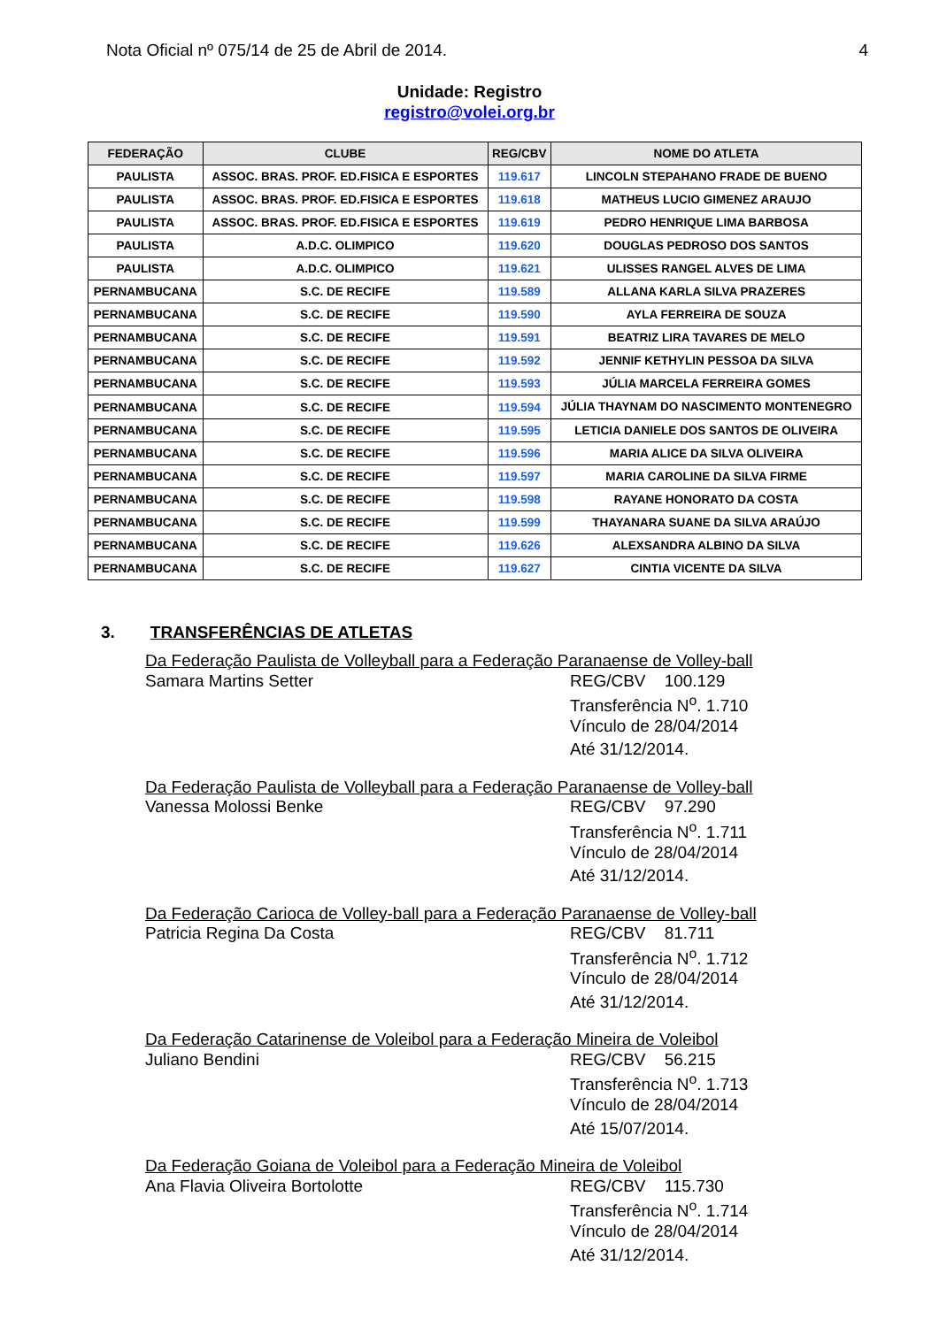Nota Oficial nº 075/14 de 25 de Abril de 2014. 4
Unidade: Registro
registro@volei.org.br
| FEDERAÇÃO | CLUBE | REG/CBV | NOME DO ATLETA |
| --- | --- | --- | --- |
| PAULISTA | ASSOC. BRAS. PROF. ED.FISICA E ESPORTES | 119.617 | LINCOLN STEPAHANO FRADE DE BUENO |
| PAULISTA | ASSOC. BRAS. PROF. ED.FISICA E ESPORTES | 119.618 | MATHEUS LUCIO GIMENEZ ARAUJO |
| PAULISTA | ASSOC. BRAS. PROF. ED.FISICA E ESPORTES | 119.619 | PEDRO HENRIQUE LIMA BARBOSA |
| PAULISTA | A.D.C. OLIMPICO | 119.620 | DOUGLAS PEDROSO DOS SANTOS |
| PAULISTA | A.D.C. OLIMPICO | 119.621 | ULISSES RANGEL ALVES DE LIMA |
| PERNAMBUCANA | S.C. DE RECIFE | 119.589 | ALLANA KARLA SILVA PRAZERES |
| PERNAMBUCANA | S.C. DE RECIFE | 119.590 | AYLA FERREIRA DE SOUZA |
| PERNAMBUCANA | S.C. DE RECIFE | 119.591 | BEATRIZ LIRA TAVARES DE MELO |
| PERNAMBUCANA | S.C. DE RECIFE | 119.592 | JENNIF KETHYLIN PESSOA DA SILVA |
| PERNAMBUCANA | S.C. DE RECIFE | 119.593 | JÚLIA MARCELA FERREIRA GOMES |
| PERNAMBUCANA | S.C. DE RECIFE | 119.594 | JÚLIA THAYNAM DO NASCIMENTO MONTENEGRO |
| PERNAMBUCANA | S.C. DE RECIFE | 119.595 | LETICIA DANIELE DOS SANTOS DE OLIVEIRA |
| PERNAMBUCANA | S.C. DE RECIFE | 119.596 | MARIA ALICE DA SILVA OLIVEIRA |
| PERNAMBUCANA | S.C. DE RECIFE | 119.597 | MARIA CAROLINE DA SILVA FIRME |
| PERNAMBUCANA | S.C. DE RECIFE | 119.598 | RAYANE HONORATO DA COSTA |
| PERNAMBUCANA | S.C. DE RECIFE | 119.599 | THAYANARA SUANE DA SILVA ARAÚJO |
| PERNAMBUCANA | S.C. DE RECIFE | 119.626 | ALEXSANDRA ALBINO DA SILVA |
| PERNAMBUCANA | S.C. DE RECIFE | 119.627 | CINTIA VICENTE DA SILVA |
3. TRANSFERÊNCIAS DE ATLETAS
Da Federação Paulista de Volleyball para a Federação Paranaense de Volley-ball
Samara Martins Setter REG/CBV 100.129
Transferência N<sup>o</sup>. 1.710
Vínculo de 28/04/2014
Até 31/12/2014.
Da Federação Paulista de Volleyball para a Federação Paranaense de Volley-ball
Vanessa Molossi Benke REG/CBV 97.290
Transferência N<sup>o</sup>. 1.711
Vínculo de 28/04/2014
Até 31/12/2014.
Da Federação Carioca de Volley-ball para a Federação Paranaense de Volley-ball
Patricia Regina Da Costa REG/CBV 81.711
Transferência N<sup>o</sup>. 1.712
Vínculo de 28/04/2014
Até 31/12/2014.
Da Federação Catarinense de Voleibol para a Federação Mineira de Voleibol
Juliano Bendini REG/CBV 56.215
Transferência N<sup>o</sup>. 1.713
Vínculo de 28/04/2014
Até 15/07/2014.
Da Federação Goiana de Voleibol para a Federação Mineira de Voleibol
Ana Flavia Oliveira Bortolotte REG/CBV 115.730
Transferência N<sup>o</sup>. 1.714
Vínculo de 28/04/2014
Até 31/12/2014.